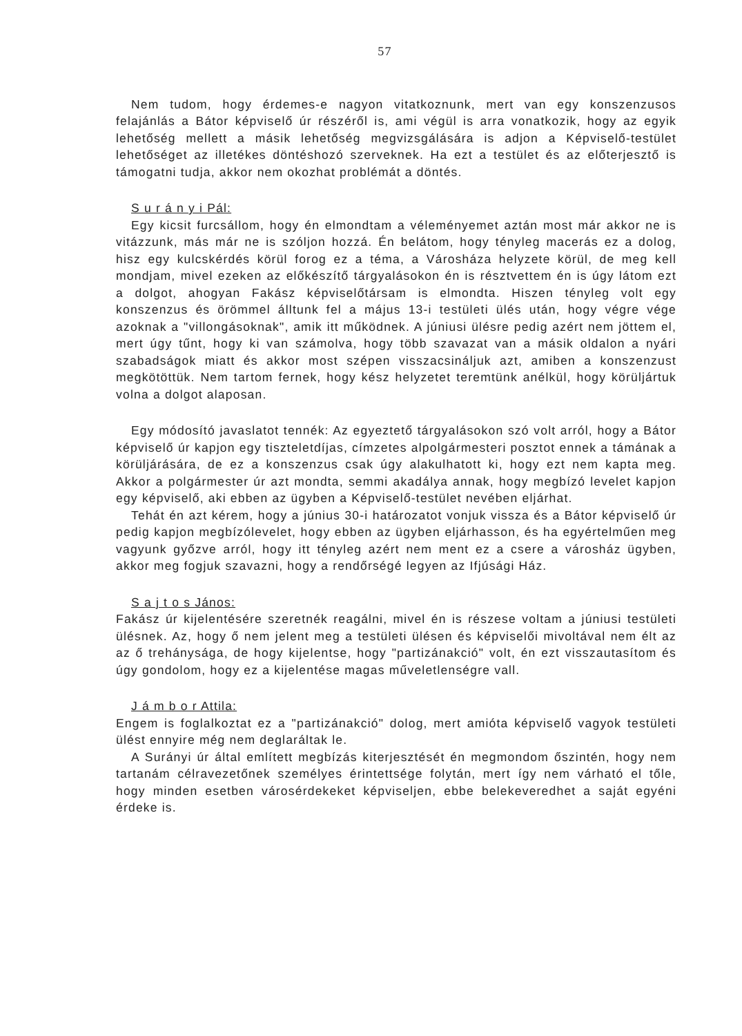57
Nem tudom, hogy érdemes-e nagyon vitatkoznunk, mert van egy konszenzusos felajánlás a Bátor képviselő úr részéről is, ami végül is arra vonatkozik, hogy az egyik lehetőség mellett a másik lehetőség megvizsgálására is adjon a Képviselő-testület lehetőséget az illetékes döntéshozó szerveknek. Ha ezt a testület és az előterjesztő is támogatni tudja, akkor nem okozhat problémát a döntés.
S u r á n y i Pál:
Egy kicsit furcsállom, hogy én elmondtam a véleményemet aztán most már akkor ne is vitázzunk, más már ne is szóljon hozzá. Én belátom, hogy tényleg macerás ez a dolog, hisz egy kulcskérdés körül forog ez a téma, a Városháza helyzete körül, de meg kell mondjam, mivel ezeken az előkészítő tárgyalásokon én is résztvettem én is úgy látom ezt a dolgot, ahogyan Fakász képviselőtársam is elmondta. Hiszen tényleg volt egy konszenzus és örömmel álltunk fel a május 13-i testületi ülés után, hogy végre vége azoknak a "villongásoknak", amik itt működnek. A júniusi ülésre pedig azért nem jöttem el, mert úgy tűnt, hogy ki van számolva, hogy több szavazat van a másik oldalon a nyári szabadságok miatt és akkor most szépen visszacsináljuk azt, amiben a konszenzust megkötöttük. Nem tartom fernek, hogy kész helyzetet teremtünk anélkül, hogy körüljártuk volna a dolgot alaposan.
Egy módosító javaslatot tennék: Az egyeztető tárgyalásokon szó volt arról, hogy a Bátor képviselő úr kapjon egy tiszteletdíjas, címzetes alpolgármesteri posztot ennek a támának a körüljárására, de ez a konszenzus csak úgy alakulhatott ki, hogy ezt nem kapta meg. Akkor a polgármester úr azt mondta, semmi akadálya annak, hogy megbízó levelet kapjon egy képviselő, aki ebben az ügyben a Képviselő-testület nevében eljárhat.
Tehát én azt kérem, hogy a június 30-i határozatot vonjuk vissza és a Bátor képviselő úr pedig kapjon megbízólevelet, hogy ebben az ügyben eljárhasson, és ha egyértelműen meg vagyunk győzve arról, hogy itt tényleg azért nem ment ez a csere a városház ügyben, akkor meg fogjuk szavazni, hogy a rendőrségé legyen az Ifjúsági Ház.
S a j t o s János:
Fakász úr kijelentésére szeretnék reagálni, mivel én is részese voltam a júniusi testületi ülésnek. Az, hogy ő nem jelent meg a testületi ülésen és képviselői mivoltával nem élt az az ő trehánysága, de hogy kijelentse, hogy "partizánakció" volt, én ezt visszautasítom és úgy gondolom, hogy ez a kijelentése magas műveletlenségre vall.
J á m b o r Attila:
Engem is foglalkoztat ez a "partizánakció" dolog, mert amióta képviselő vagyok testületi ülést ennyire még nem deglaráltak le.
A Surányi úr által említett megbízás kiterjesztését én megmondom őszintén, hogy nem tartanám célravezetőnek személyes érintettsége folytán, mert így nem várható el tőle, hogy minden esetben városérdekeket képviseljen, ebbe belekeveredhet a saját egyéni érdeke is.